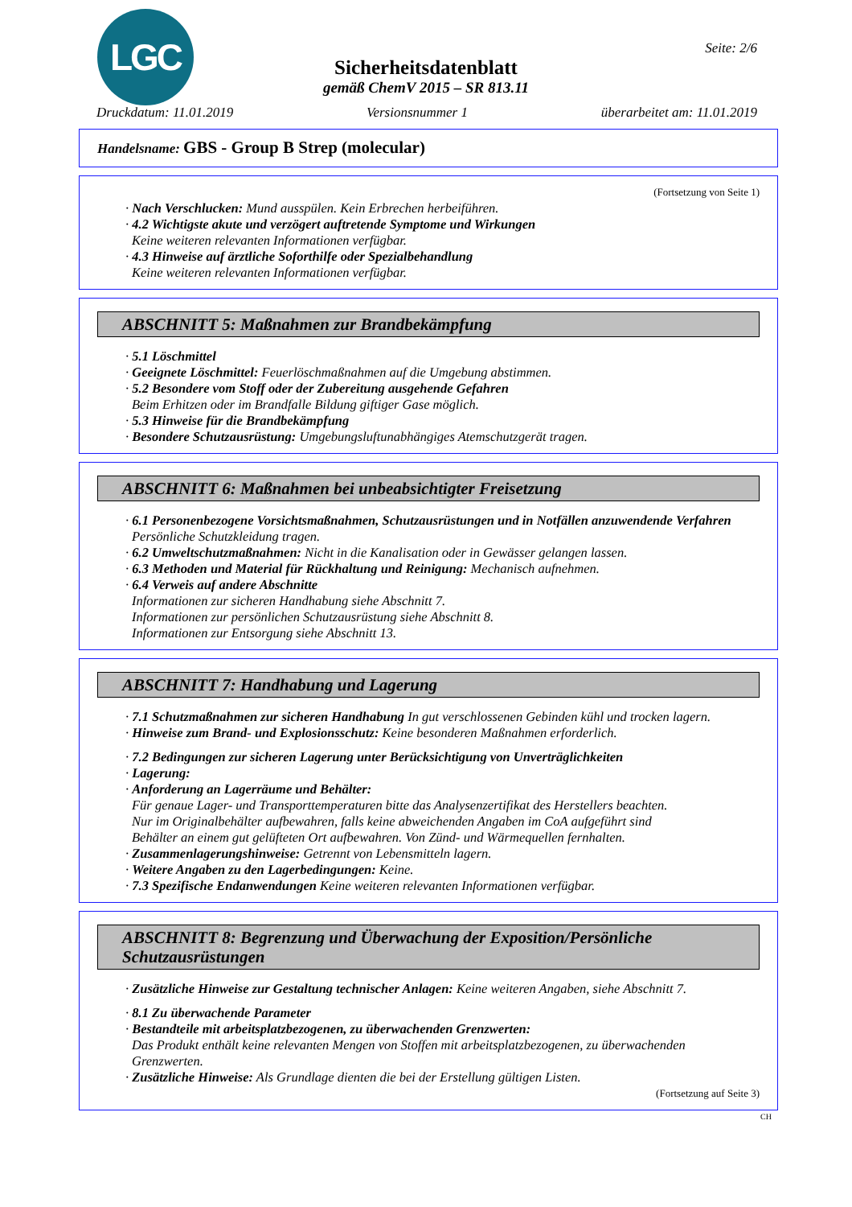LGC Seite: 2/6
Sicherheitsdatenblatt
gemäß ChemV 2015 – SR 813.11
Druckdatum: 11.01.2019 Versionsnummer 1 überarbeitet am: 11.01.2019
Handelsname: GBS - Group B Strep (molecular)
(Fortsetzung von Seite 1)
· Nach Verschlucken: Mund ausspülen. Kein Erbrechen herbeiführen.
· 4.2 Wichtigste akute und verzögert auftretende Symptome und Wirkungen
Keine weiteren relevanten Informationen verfügbar.
· 4.3 Hinweise auf ärztliche Soforthilfe oder Spezialbehandlung
Keine weiteren relevanten Informationen verfügbar.
ABSCHNITT 5: Maßnahmen zur Brandbekämpfung
· 5.1 Löschmittel
· Geeignete Löschmittel: Feuerlöschmaßnahmen auf die Umgebung abstimmen.
· 5.2 Besondere vom Stoff oder der Zubereitung ausgehende Gefahren
Beim Erhitzen oder im Brandfalle Bildung giftiger Gase möglich.
· 5.3 Hinweise für die Brandbekämpfung
· Besondere Schutzausrüstung: Umgebungsluftunabhängiges Atemschutzgerät tragen.
ABSCHNITT 6: Maßnahmen bei unbeabsichtigter Freisetzung
· 6.1 Personenbezogene Vorsichtsmaßnahmen, Schutzausrüstungen und in Notfällen anzuwendende Verfahren
Persönliche Schutzkleidung tragen.
· 6.2 Umweltschutzmaßnahmen: Nicht in die Kanalisation oder in Gewässer gelangen lassen.
· 6.3 Methoden und Material für Rückhaltung und Reinigung: Mechanisch aufnehmen.
· 6.4 Verweis auf andere Abschnitte
Informationen zur sicheren Handhabung siehe Abschnitt 7.
Informationen zur persönlichen Schutzausrüstung siehe Abschnitt 8.
Informationen zur Entsorgung siehe Abschnitt 13.
ABSCHNITT 7: Handhabung und Lagerung
· 7.1 Schutzmaßnahmen zur sicheren Handhabung In gut verschlossenen Gebinden kühl und trocken lagern.
· Hinweise zum Brand- und Explosionsschutz: Keine besonderen Maßnahmen erforderlich.
· 7.2 Bedingungen zur sicheren Lagerung unter Berücksichtigung von Unverträglichkeiten
· Lagerung:
· Anforderung an Lagerräume und Behälter:
Für genaue Lager- und Transporttemperaturen bitte das Analysenzertifikat des Herstellers beachten.
Nur im Originalbehälter aufbewahren, falls keine abweichenden Angaben im CoA aufgeführt sind
Behälter an einem gut gelüfteten Ort aufbewahren. Von Zünd- und Wärmequellen fernhalten.
· Zusammenlagerungshinweise: Getrennt von Lebensmitteln lagern.
· Weitere Angaben zu den Lagerbedingungen: Keine.
· 7.3 Spezifische Endanwendungen Keine weiteren relevanten Informationen verfügbar.
ABSCHNITT 8: Begrenzung und Überwachung der Exposition/Persönliche Schutzausrüstungen
· Zusätzliche Hinweise zur Gestaltung technischer Anlagen: Keine weiteren Angaben, siehe Abschnitt 7.
· 8.1 Zu überwachende Parameter
· Bestandteile mit arbeitsplatzbezogenen, zu überwachenden Grenzwerten:
Das Produkt enthält keine relevanten Mengen von Stoffen mit arbeitsplatzbezogenen, zu überwachenden Grenzwerten.
· Zusätzliche Hinweise: Als Grundlage dienten die bei der Erstellung gültigen Listen.
(Fortsetzung auf Seite 3)
CH